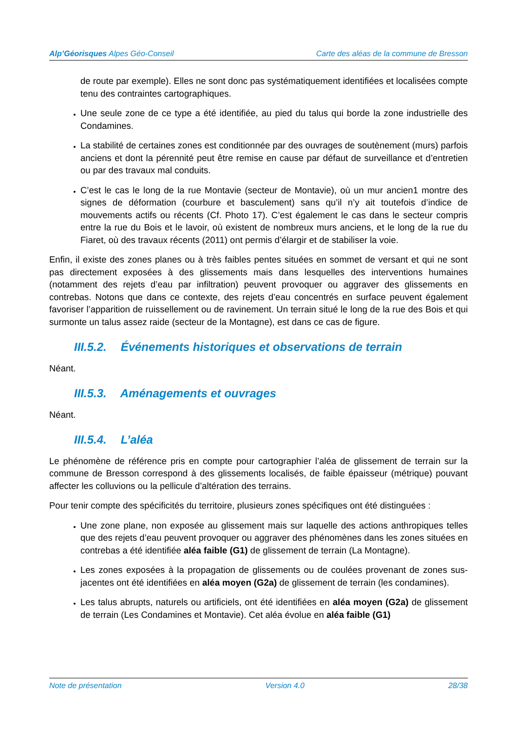Alp’Géorisques Alpes Géo-Conseil
Carte des aléas de la commune de Bresson
de route par exemple). Elles ne sont donc pas systématiquement identifiées et localisées compte tenu des contraintes cartographiques.
Une seule zone de ce type a été identifiée, au pied du talus qui borde la zone industrielle des Condamines.
La stabilité de certaines zones est conditionnée par des ouvrages de soutènement (murs) parfois anciens et dont la pérennité peut être remise en cause par défaut de surveillance et d’entretien ou par des travaux mal conduits.
C’est le cas le long de la rue Montavie (secteur de Montavie), où un mur ancien1 montre des signes de déformation (courbure et basculement) sans qu’il n’y ait toutefois d’indice de mouvements actifs ou récents (Cf. Photo 17). C’est également le cas dans le secteur compris entre la rue du Bois et le lavoir, où existent de nombreux murs anciens, et le long de la rue du Fiaret, où des travaux récents (2011) ont permis d’élargir et de stabiliser la voie.
Enfin, il existe des zones planes ou à très faibles pentes situées en sommet de versant et qui ne sont pas directement exposées à des glissements mais dans lesquelles des interventions humaines (notamment des rejets d’eau par infiltration) peuvent provoquer ou aggraver des glissements en contrebas. Notons que dans ce contexte, des rejets d’eau concentrés en surface peuvent également favoriser l’apparition de ruissellement ou de ravinement. Un terrain situé le long de la rue des Bois et qui surmonte un talus assez raide (secteur de la Montagne), est dans ce cas de figure.
III.5.2. Événements historiques et observations de terrain
Néant.
III.5.3. Aménagements et ouvrages
Néant.
III.5.4. L’aléa
Le phénomène de référence pris en compte pour cartographier l’aléa de glissement de terrain sur la commune de Bresson correspond à des glissements localisés, de faible épaisseur (métrique) pouvant affecter les colluvions ou la pellicule d’altération des terrains.
Pour tenir compte des spécificités du territoire, plusieurs zones spécifiques ont été distinguées :
Une zone plane, non exposée au glissement mais sur laquelle des actions anthropiques telles que des rejets d’eau peuvent provoquer ou aggraver des phénomènes dans les zones situées en contrebas a été identifiée aléa faible (G1) de glissement de terrain (La Montagne).
Les zones exposées à la propagation de glissements ou de coulées provenant de zones sus-jacentes ont été identifiées en aléa moyen (G2a) de glissement de terrain (les condamines).
Les talus abrupts, naturels ou artificiels, ont été identifiées en aléa moyen (G2a) de glissement de terrain (Les Condamines et Montavie). Cet aléa évolue en aléa faible (G1)
Note de présentation Version 4.0 28/38